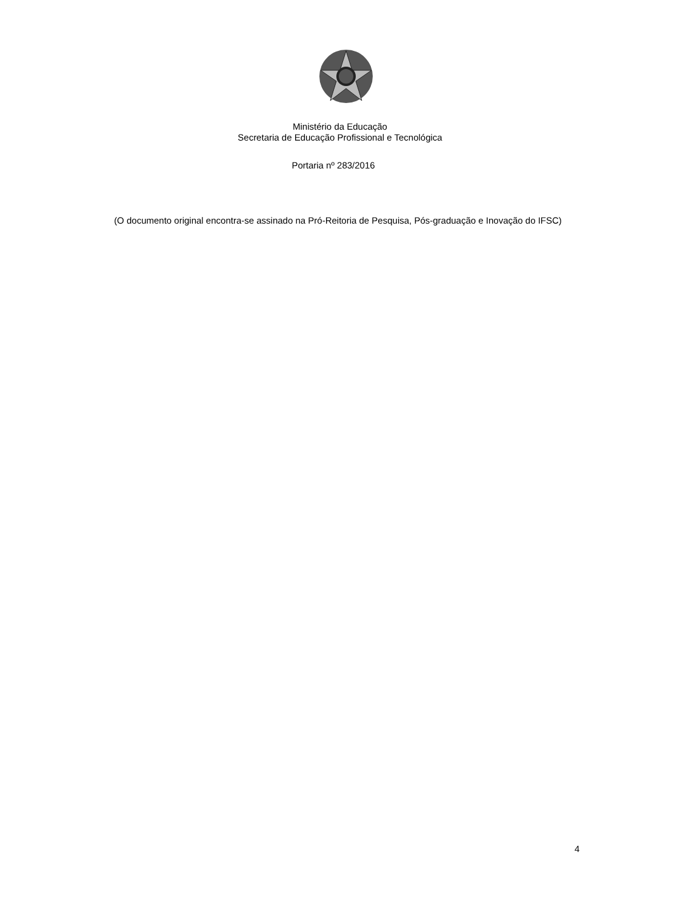Ministério da Educação
Secretaria de Educação Profissional e Tecnológica
Portaria nº 283/2016
(O documento original encontra-se assinado na Pró-Reitoria de Pesquisa, Pós-graduação e Inovação do IFSC)
4